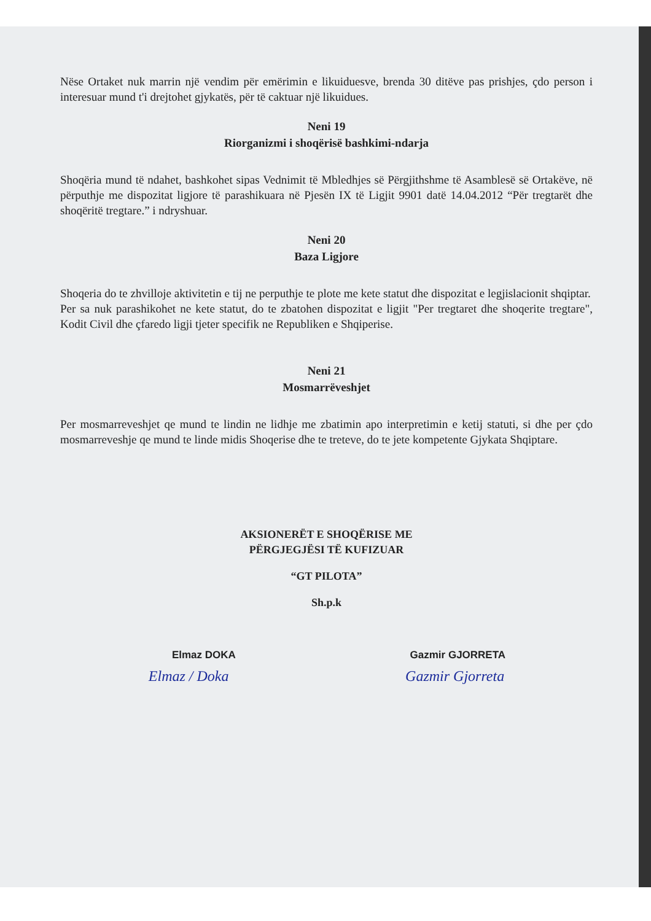Nëse Ortaket nuk marrin një vendim për emërimin e likuiduesve, brenda 30 ditëve pas prishjes, çdo person i interesuar mund t'i drejtohet gjykatës, për të caktuar një likuidues.
Neni 19
Riorganizmi i shoqërisë bashkimi-ndarja
Shoqëria mund të ndahet, bashkohet sipas Vednimit të Mbledhjes së Përgjithshme të Asamblesë së Ortakëve, në përputhje me dispozitat ligjore të parashikuara në Pjesën IX të Ligjit 9901 datë 14.04.2012 “Për tregtarët dhe shoqëritë tregtare.” i ndryshuar.
Neni 20
Baza Ligjore
Shoqeria do te zhvilloje aktivitetin e tij ne perputhje te plote me kete statut dhe dispozitat e legjislacionit shqiptar.
Per sa nuk parashikohet ne kete statut, do te zbatohen dispozitat e ligjit "Per tregtaret dhe shoqerite tregtare", Kodit Civil dhe çfaredo ligji tjeter specifik ne Republiken e Shqiperise.
Neni 21
Mosmarrëveshjet
Per mosmarreveshjet qe mund te lindin ne lidhje me zbatimin apo interpretimin e ketij statuti, si dhe per çdo mosmarreveshje qe mund te linde midis Shoqerise dhe te treteve, do te jete kompetente Gjykata Shqiptare.
AKSIONERËT E SHOQËRISE ME
PËRGJEGJËSI TË KUFIZUAR
“GT PILOTA”
Sh.p.k
Elmaz DOKA Gazmir GJORRETA
Elmaz / Doka Gazmir Gjorreta